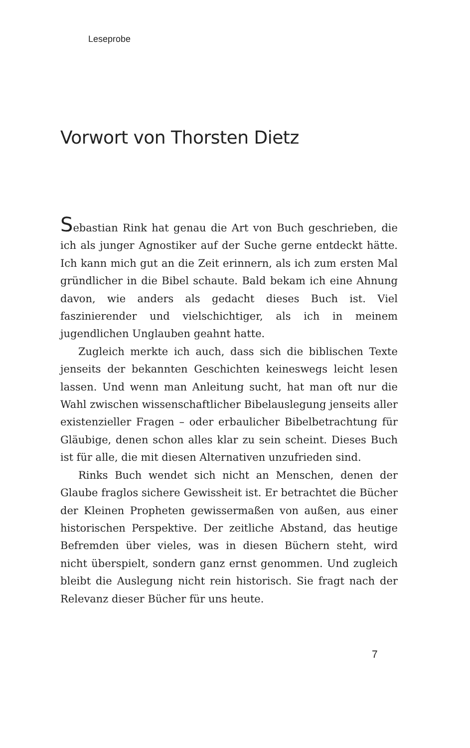Leseprobe
Vorwort von Thorsten Dietz
Sebastian Rink hat genau die Art von Buch geschrieben, die ich als junger Agnostiker auf der Suche gerne entdeckt hätte. Ich kann mich gut an die Zeit erinnern, als ich zum ersten Mal gründlicher in die Bibel schaute. Bald bekam ich eine Ahnung davon, wie anders als gedacht dieses Buch ist. Viel faszinierender und vielschichtiger, als ich in meinem jugendlichen Unglauben geahnt hatte.
Zugleich merkte ich auch, dass sich die biblischen Texte jenseits der bekannten Geschichten keineswegs leicht lesen lassen. Und wenn man Anleitung sucht, hat man oft nur die Wahl zwischen wissenschaftlicher Bibelauslegung jenseits aller existenzieller Fragen – oder erbaulicher Bibelbetrachtung für Gläubige, denen schon alles klar zu sein scheint. Dieses Buch ist für alle, die mit diesen Alternativen unzufrieden sind.
Rinks Buch wendet sich nicht an Menschen, denen der Glaube fraglos sichere Gewissheit ist. Er betrachtet die Bücher der Kleinen Propheten gewissermaßen von außen, aus einer historischen Perspektive. Der zeitliche Abstand, das heutige Befremden über vieles, was in diesen Büchern steht, wird nicht überspielt, sondern ganz ernst genommen. Und zugleich bleibt die Auslegung nicht rein historisch. Sie fragt nach der Relevanz dieser Bücher für uns heute.
7